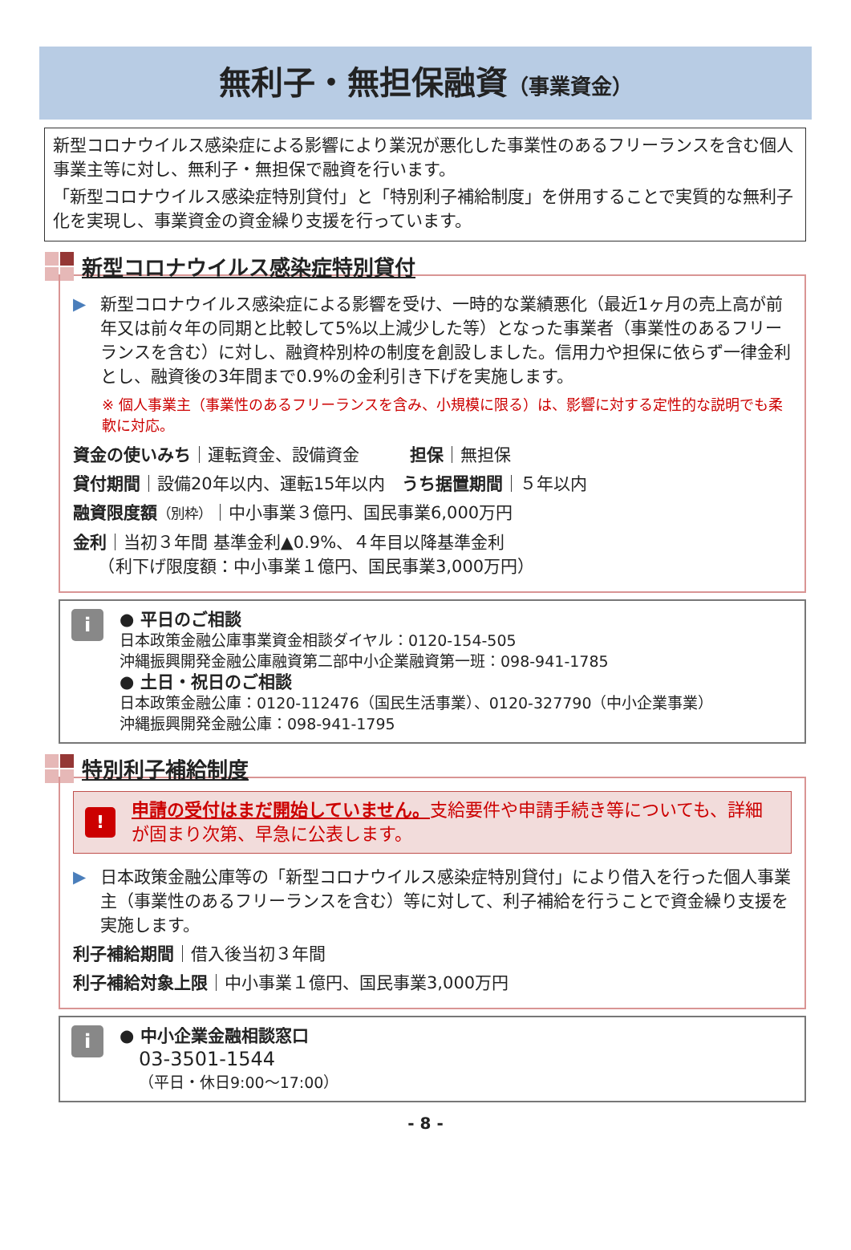無利子・無担保融資（事業資金）
新型コロナウイルス感染症による影響により業況が悪化した事業性のあるフリーランスを含む個人事業主等に対し、無利子・無担保で融資を行います。
「新型コロナウイルス感染症特別貸付」と「特別利子補給制度」を併用することで実質的な無利子化を実現し、事業資金の資金繰り支援を行っています。
新型コロナウイルス感染症特別貸付
▶ 新型コロナウイルス感染症による影響を受け、一時的な業績悪化（最近1ヶ月の売上高が前年又は前々年の同期と比較して5%以上減少した等）となった事業者（事業性のあるフリーランスを含む）に対し、融資枠別枠の制度を創設しました。信用力や担保に依らず一律金利とし、融資後の3年間まで0.9%の金利引き下げを実施します。
※ 個人事業主（事業性のあるフリーランスを含み、小規模に限る）は、影響に対する定性的な説明でも柔軟に対応。
資金の使いみち｜運転資金、設備資金　　　担保｜無担保
貸付期間｜設備20年以内、運転15年以内　うち据置期間｜５年以内
融資限度額（別枠）｜中小事業３億円、国民事業6,000万円
金利｜当初３年間 基準金利▲0.9%、４年目以降基準金利
　　（利下げ限度額：中小事業１億円、国民事業3,000万円）
i
● 平日のご相談
日本政策金融公庫事業資金相談ダイヤル：0120-154-505
沖縄振興開発金融公庫融資第二部中小企業融資第一班：098-941-1785
● 土日・祝日のご相談
日本政策金融公庫：0120-112476（国民生活事業）、0120-327790（中小企業事業）
沖縄振興開発金融公庫：098-941-1795
特別利子補給制度
!
申請の受付はまだ開始していません。支給要件や申請手続き等についても、詳細が固まり次第、早急に公表します。
▶ 日本政策金融公庫等の「新型コロナウイルス感染症特別貸付」により借入を行った個人事業主（事業性のあるフリーランスを含む）等に対して、利子補給を行うことで資金繰り支援を実施します。
利子補給期間｜借入後当初３年間
利子補給対象上限｜中小事業１億円、国民事業3,000万円
i
● 中小企業金融相談窓口
03-3501-1544
（平日・休日9:00～17:00）
- 8 -